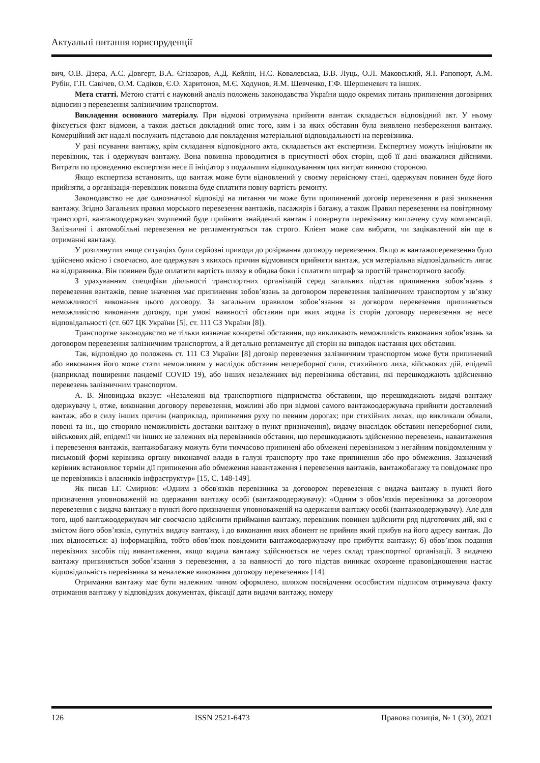Актуальні питання юриспруденції
вич, О.В. Дзера, А.С. Довгерт, В.А. Єгіазаров, А.Д. Кейлін, Н.С. Ковалевська, В.В. Луць, О.Л. Маковський, Я.І. Рапопорт, А.М. Рубін, Г.П. Савічев, О.М. Садіков, Є.О. Харитонов, М.Є. Ходунов, Я.М. Шевченко, Г.Ф. Шершеневич та інших.
Мета статті. Метою статті є науковий аналіз положень законодавства України щодо окремих питань припинення договірних відносин з перевезення залізничним транспортом.
Викладення основного матеріалу. При відмові отримувача прийняти вантаж складається відповідний акт. У ньому фіксується факт відмови, а також дається докладний опис того, ким і за яких обставин була виявлено незбереження вантажу. Комерційний акт надалі послужить підставою для покладення матеріальної відповідальності на перевізника.
У разі псування вантажу, крім складання відповідного акта, складається акт експертизи. Експертизу можуть ініціювати як перевізник, так і одержувач вантажу. Вона повинна проводитися в присутності обох сторін, щоб її дані вважалися дійсними. Витрати по проведенню експертизи несе її ініціатор з подальшим відшкодуванням цих витрат винною стороною.
Якщо експертиза встановить, що вантаж може бути відновлений у своєму первісному стані, одержувач повинен буде його прийняти, а організація-перевізник повинна буде сплатити повну вартість ремонту.
Законодавство не дає однозначної відповіді на питання чи може бути припинений договір перевезення в разі зникнення вантажу. Згідно Загальних правил морського перевезення вантажів, пасажирів і багажу, а також Правил перевезення на повітряному транспорті, вантажоодержувач змушений буде прийняти знайдений вантаж і повернути перевізнику виплачену суму компенсації. Залізничні і автомобільні перевезення не регламентуються так строго. Клієнт може сам вибрати, чи зацікавлений він ще в отриманні вантажу.
У розглянутих вище ситуаціях були серйозні приводи до розірвання договору перевезення. Якщо ж вантажоперевезення було здійснено якісно і своєчасно, але одержувач з якихось причин відмовився прийняти вантаж, уся матеріальна відповідальність лягає на відправника. Він повинен буде оплатити вартість шляху в обидва боки і сплатити штраф за простій транспортного засобу.
З урахуванням специфіки діяльності транспортних організацій серед загальних підстав припинення зобов’язань з перевезення вантажів, певне значення має припинення зобов’язань за договором перевезення залізничним транспортом у зв’язку неможливості виконання цього договору. За загальним правилом зобов’язання за догвором перевезення припиняється неможливістю виконання договру, при умові наявності обставин при яких жодна із сторін договору перевезення не несе відповідальності (ст. 607 ЦК України [5], ст. 111 СЗ України [8]).
Транспортне законодавство не тільки визначає конкретні обставини, що викликають неможливість виконання зобов’язань за договором перевезення залізничним транспортом, а й детально регламентує дії сторін на випадок настання цих обставин.
Так, відповідно до положень ст. 111 СЗ України [8] договір перевезення залізничним транспортом може бути припинений або виконання його може стати неможливим у наслідок обставин непереборної сили, стихийного лиха, військових дій, епідемії (наприклад поширення пандемії COVID 19), або інших незалежних від перевізника обставин, які перешкоджають здійсненню перевезень залізничним транспортом.
А. В. Яновицька вказує: «Незалежні від транспортного підприємства обставини, що перешкоджають видачі вантажу одержувачу і, отже, виконання договору перевезення, можливі або при відмові самого вантажоодержувача прийняти доставлений вантаж, або в силу інших причин (наприклад, припинення руху по певним дорогах; при стихійних лихах, що викликали обвали, повені та ін., що створило неможливість доставки вантажу в пункт призначення), видачу внаслідок обставин непереборної сили, військових дій, епідемії чи інших не залежних від перевізників обставин, що перешкоджають здійсненню перевезень, навантаження і перевезення вантажів, вантажобагажу можуть бути тимчасово припинені або обмежені перевізником з негайним повідомленням у письмовій формі керівника органу виконавчої влади в галузі транспорту про таке припинення або про обмеження. Зазначений керівник встановлює термін дії припинення або обмеження навантаження і перевезення вантажів, вантажобагажу та повідомляє про це перевізників і власників інфраструктур» [15, С. 148-149].
Як писав І.Г. Смирнов: «Одним з обов'язків перевізника за договором перевезення є видача вантажу в пункті його призначення уповноваженій на одержання вантажу особі (вантажоодержувачу): «Одним з обов’язків перевізника за договором перевезення є видача вантажу в пункті його призначення уповноваженій на одержання вантажу особі (вантажоодержувачу). Але для того, щоб вантажоодержувач міг своєчасно здійснити приймання вантажу, перевізник повинен здійснити ряд підготовчих дій, які є змістом його обов’язків, супутніх видачу вантажу, і до виконання яких абонент не прийняв який прибув на його адресу вантаж. До них відносяться: а) інформаційна, тобто обов’язок повідомити вантажоодержувачу про прибуття вантажу; б) обов’язок подання перевізних засобів під вивантаження, якщо видача вантажу здійснюється не через склад транспортної організації. З видачею вантажу припиняється зобов’язання з перевезення, а за наявності до того підстав виникає охоронне правовідношення настає відповідальність перевізника за неналежне виконання договору перевезення» [14].
Отримання вантажу має бути належним чином оформлено, шляхом посвідчення ососбистим підписом отримувача факту отримання вантажу у відповідних документах, фіксації дати видачи вантажу, номеру
126 ISSN 2521-6473 Правова позиція, № 1 (30), 2021